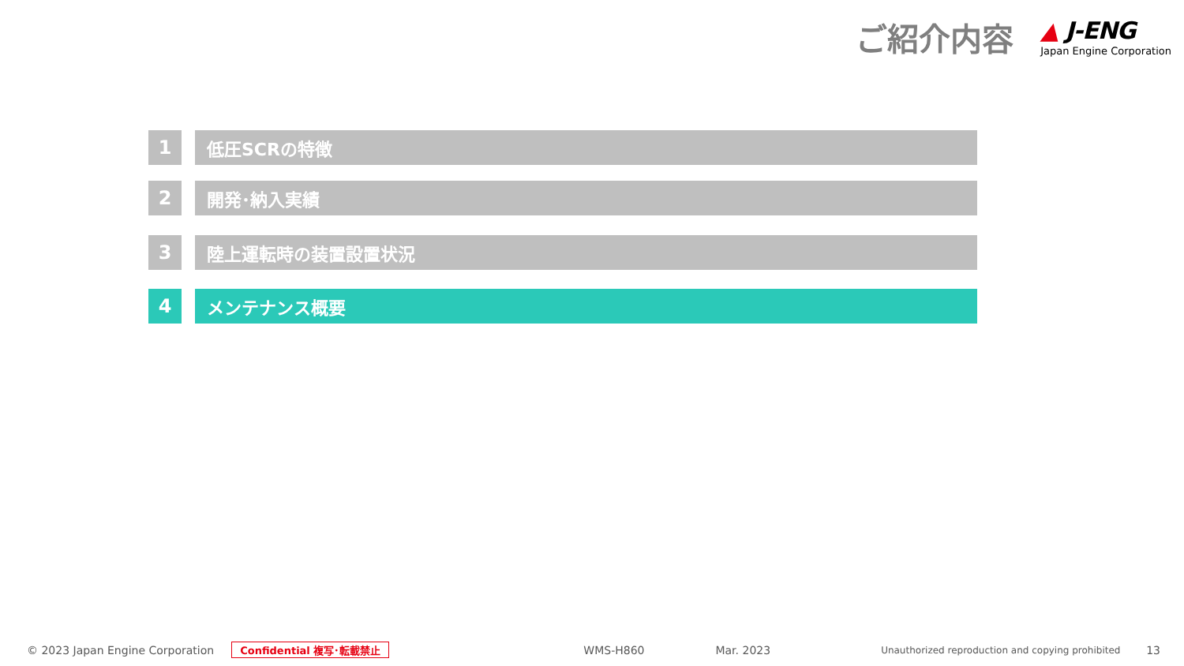ご紹介内容
▲ J-ENG
Japan Engine Corporation
1 低圧SCRの特徴
2 開発･納入実績
3 陸上運転時の装置設置状況
4 メンテナンス概要
© 2023 Japan Engine Corporation Confidential 複写･転載禁止 WMS-H860 Mar. 2023 Unauthorized reproduction and copying prohibited 13